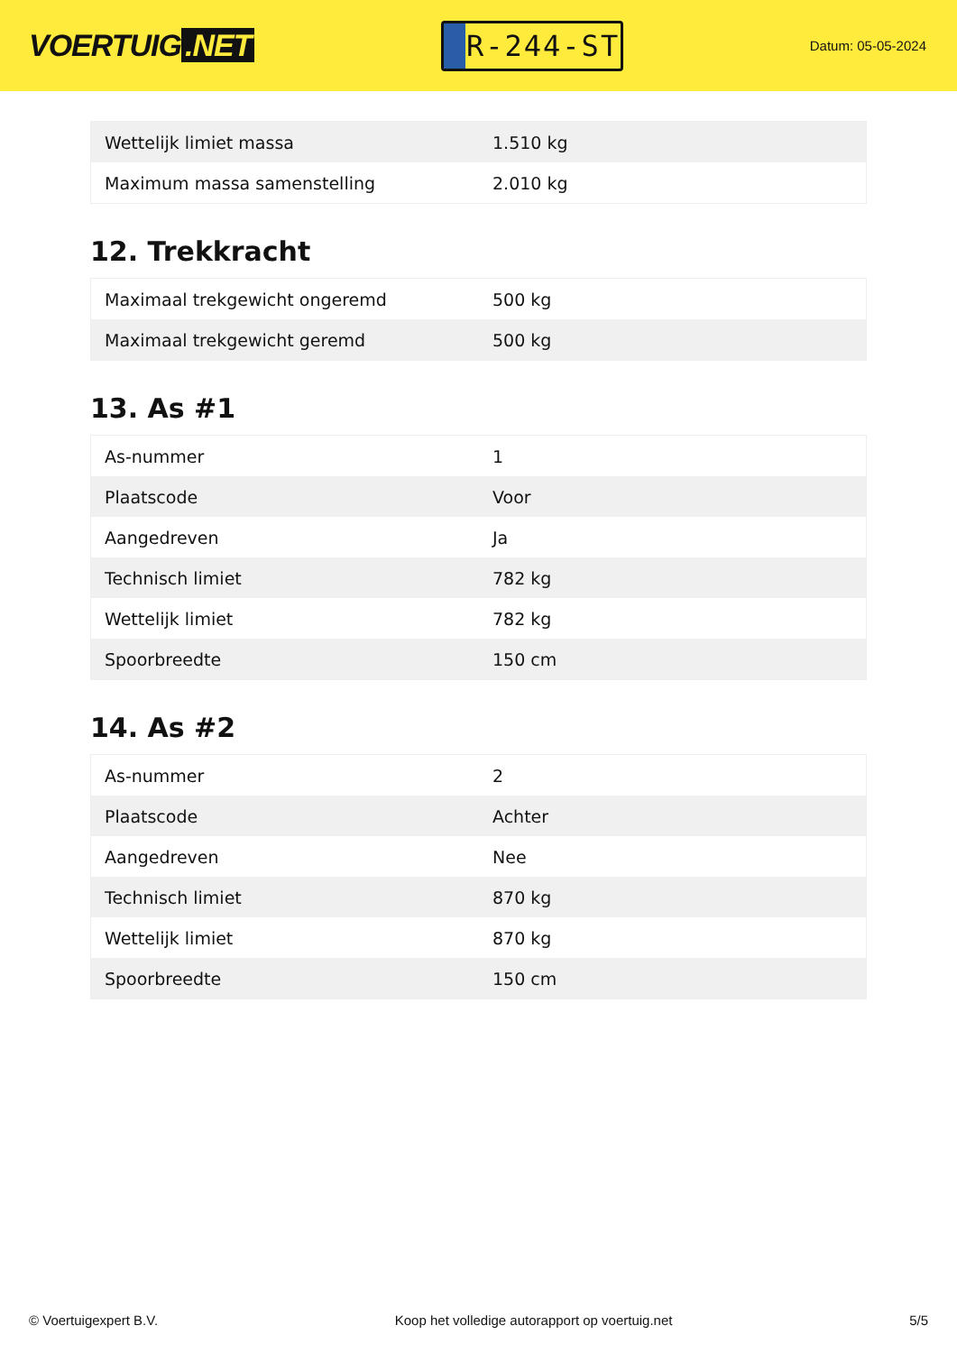VOERTUIG.NET
R-244-ST
Datum: 05-05-2024
| Wettelijk limiet massa | 1.510 kg |
| Maximum massa samenstelling | 2.010 kg |
12. Trekkracht
| Maximaal trekgewicht ongeremd | 500 kg |
| Maximaal trekgewicht geremd | 500 kg |
13. As #1
| As-nummer | 1 |
| Plaatscode | Voor |
| Aangedreven | Ja |
| Technisch limiet | 782 kg |
| Wettelijk limiet | 782 kg |
| Spoorbreedte | 150 cm |
14. As #2
| As-nummer | 2 |
| Plaatscode | Achter |
| Aangedreven | Nee |
| Technisch limiet | 870 kg |
| Wettelijk limiet | 870 kg |
| Spoorbreedte | 150 cm |
© Voertuigexpert B.V. Koop het volledige autorapport op voertuig.net 5/5